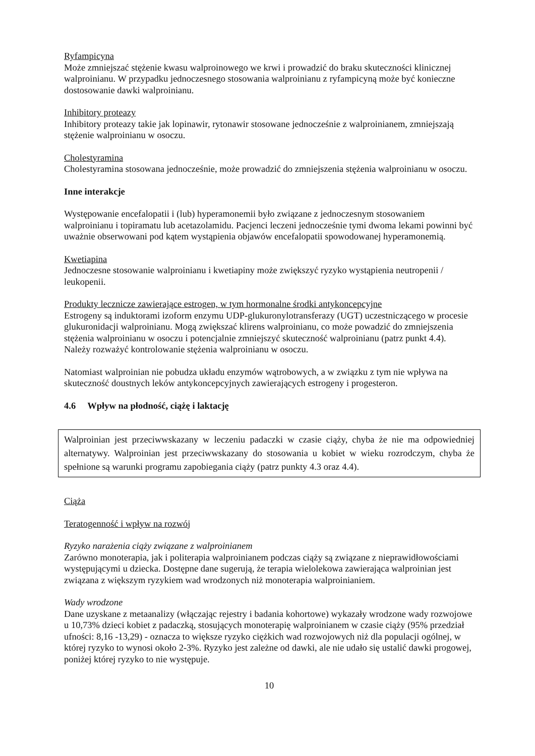Ryfampicyna
Może zmniejszać stężenie kwasu walproinowego we krwi i prowadzić do braku skuteczności klinicznej walproinianu. W przypadku jednoczesnego stosowania walproinianu z ryfampicyną może być konieczne dostosowanie dawki walproinianu.
Inhibitory proteazy
Inhibitory proteazy takie jak lopinawir, rytonawir stosowane jednocześnie z walproinianem, zmniejszają stężenie walproinianu w osoczu.
Cholestyramina
Cholestyramina stosowana jednocześnie, może prowadzić do zmniejszenia stężenia walproinianu w osoczu.
Inne interakcje
Występowanie encefalopatii i (lub) hyperamonemii było związane z jednoczesnym stosowaniem walproinianu i topiramatu lub acetazolamidu. Pacjenci leczeni jednocześnie tymi dwoma lekami powinni być uważnie obserwowani pod kątem wystąpienia objawów encefalopatii spowodowanej hyperamonemią.
Kwetiapina
Jednoczesne stosowanie walproinianu i kwetiapiny może zwiększyć ryzyko wystąpienia neutropenii / leukopenii.
Produkty lecznicze zawierające estrogen, w tym hormonalne środki antykoncepcyjne
Estrogeny są induktorami izoform enzymu UDP-glukuronylotransferazy (UGT) uczestniczącego w procesie glukuronidacji walproinianu. Mogą zwiększać klirens walproinianu, co może powadzić do zmniejszenia stężenia walproinianu w osoczu i potencjalnie zmniejszyć skuteczność walproinianu (patrz punkt 4.4). Należy rozważyć kontrolowanie stężenia walproinianu w osoczu.
Natomiast walproinian nie pobudza układu enzymów wątrobowych, a w związku z tym nie wpływa na skuteczność doustnych leków antykoncepcyjnych zawierających estrogeny i progesteron.
4.6 Wpływ na płodność, ciążę i laktację
Walproinian jest przeciwwskazany w leczeniu padaczki w czasie ciąży, chyba że nie ma odpowiedniej alternatywy. Walproinian jest przeciwwskazany do stosowania u kobiet w wieku rozrodczym, chyba że spełnione są warunki programu zapobiegania ciąży (patrz punkty 4.3 oraz 4.4).
Ciąża
Teratogenność i wpływ na rozwój
Ryzyko narażenia ciąży związane z walproinianem
Zarówno monoterapia, jak i politerapia walproinianem podczas ciąży są związane z nieprawidłowościami występującymi u dziecka. Dostępne dane sugerują, że terapia wielolekowa zawierająca walproinian jest związana z większym ryzykiem wad wrodzonych niż monoterapia walproinianiem.
Wady wrodzone
Dane uzyskane z metaanalizy (włączając rejestry i badania kohortowe) wykazały wrodzone wady rozwojowe u 10,73% dzieci kobiet z padaczką, stosujących monoterapię walproinianem w czasie ciąży (95% przedział ufności: 8,16 -13,29) - oznacza to większe ryzyko ciężkich wad rozwojowych niż dla populacji ogólnej, w której ryzyko to wynosi około 2-3%. Ryzyko jest zależne od dawki, ale nie udało się ustalić dawki progowej, poniżej której ryzyko to nie występuje.
10